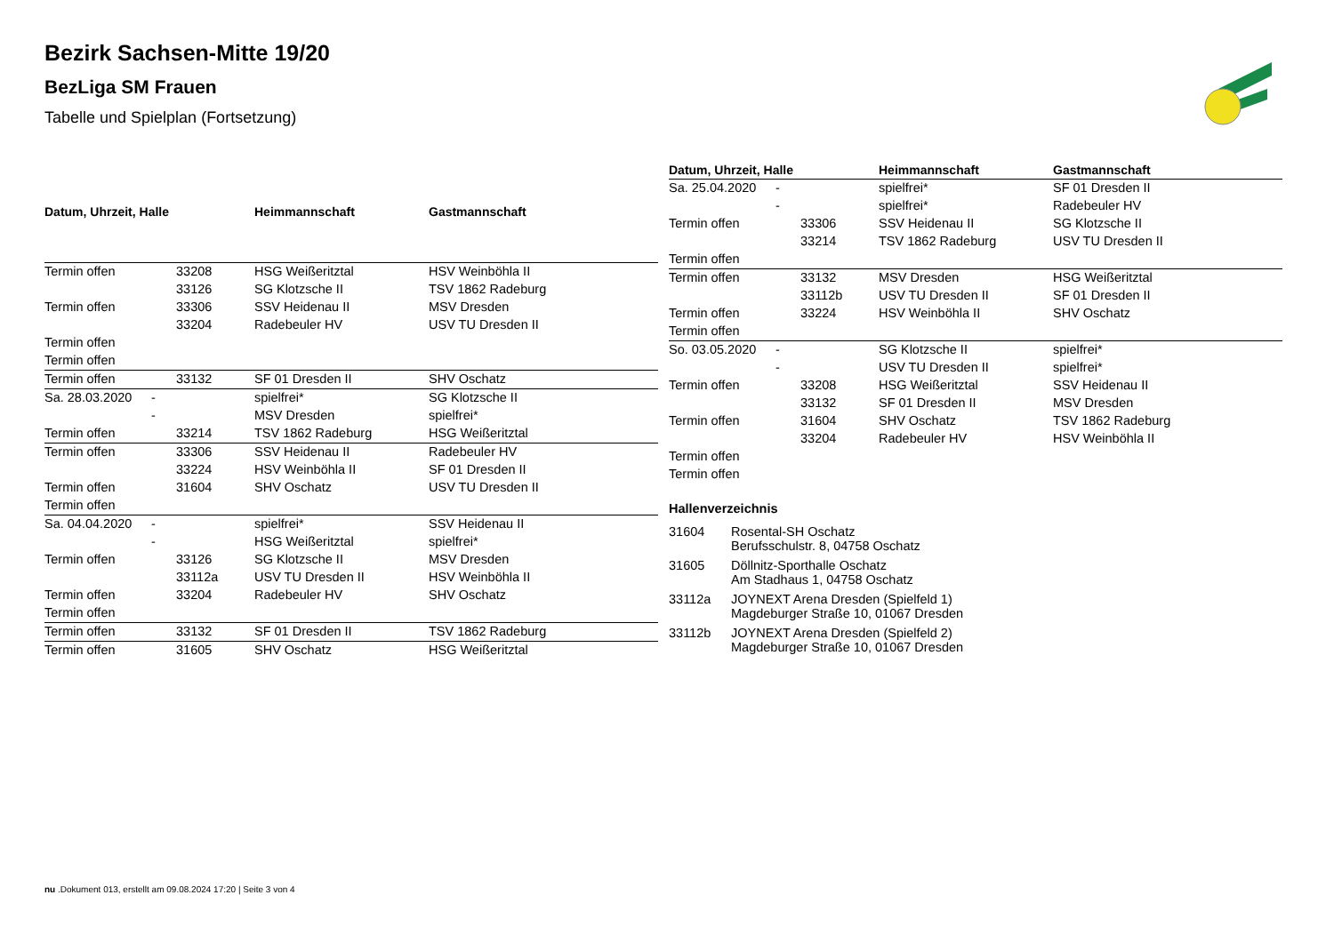Bezirk Sachsen-Mitte 19/20
BezLiga SM Frauen
Tabelle und Spielplan (Fortsetzung)
| Datum, Uhrzeit, Halle | | | Heimmannschaft | Gastmannschaft |
| --- | --- | --- | --- | --- |
| Termin offen | | 33208 | HSG Weißeritztal | HSV Weinböhla II |
| | | 33126 | SG Klotzsche II | TSV 1862 Radeburg |
| Termin offen | | 33306 | SSV Heidenau II | MSV Dresden |
| | | 33204 | Radebeuler HV | USV TU Dresden II |
| Termin offen | | | | |
| Termin offen | | | | |
| Termin offen | | 33132 | SF 01 Dresden II | SHV Oschatz |
| Sa. 28.03.2020 | - | | spielfrei* | SG Klotzsche II |
| | - | | MSV Dresden | spielfrei* |
| Termin offen | | 33214 | TSV 1862 Radeburg | HSG Weißeritztal |
| Termin offen | | 33306 | SSV Heidenau II | Radebeuler HV |
| | | 33224 | HSV Weinböhla II | SF 01 Dresden II |
| Termin offen | | 31604 | SHV Oschatz | USV TU Dresden II |
| Termin offen | | | | |
| Sa. 04.04.2020 | - | | spielfrei* | SSV Heidenau II |
| | - | | HSG Weißeritztal | spielfrei* |
| Termin offen | | 33126 | SG Klotzsche II | MSV Dresden |
| | | 33112a | USV TU Dresden II | HSV Weinböhla II |
| Termin offen | | 33204 | Radebeuler HV | SHV Oschatz |
| Termin offen | | | | |
| Termin offen | | 33132 | SF 01 Dresden II | TSV 1862 Radeburg |
| Termin offen | | 31605 | SHV Oschatz | HSG Weißeritztal |
| Datum, Uhrzeit, Halle | | | Heimmannschaft | Gastmannschaft |
| --- | --- | --- | --- | --- |
| Sa. 25.04.2020 | - | | spielfrei* | SF 01 Dresden II |
| | - | | spielfrei* | Radebeuler HV |
| Termin offen | | 33306 | SSV Heidenau II | SG Klotzsche II |
| | | 33214 | TSV 1862 Radeburg | USV TU Dresden II |
| Termin offen | | | | |
| Termin offen | | 33132 | MSV Dresden | HSG Weißeritztal |
| | | 33112b | USV TU Dresden II | SF 01 Dresden II |
| Termin offen | | 33224 | HSV Weinböhla II | SHV Oschatz |
| Termin offen | | | | |
| So. 03.05.2020 | - | | SG Klotzsche II | spielfrei* |
| | - | | USV TU Dresden II | spielfrei* |
| Termin offen | | 33208 | HSG Weißeritztal | SSV Heidenau II |
| | | 33132 | SF 01 Dresden II | MSV Dresden |
| Termin offen | | 31604 | SHV Oschatz | TSV 1862 Radeburg |
| | | 33204 | Radebeuler HV | HSV Weinböhla II |
| Termin offen | | | | |
| Termin offen | | | | |
Hallenverzeichnis
31604 Rosental-SH Oschatz
Berufsschulstr. 8, 04758 Oschatz
31605 Döllnitz-Sporthalle Oschatz
Am Stadhaus 1, 04758 Oschatz
33112a JOYNEXT Arena Dresden (Spielfeld 1)
Magdeburger Straße 10, 01067 Dresden
33112b JOYNEXT Arena Dresden (Spielfeld 2)
Magdeburger Straße 10, 01067 Dresden
nu .Dokument 013, erstellt am 09.08.2024 17:20 | Seite 3 von 4